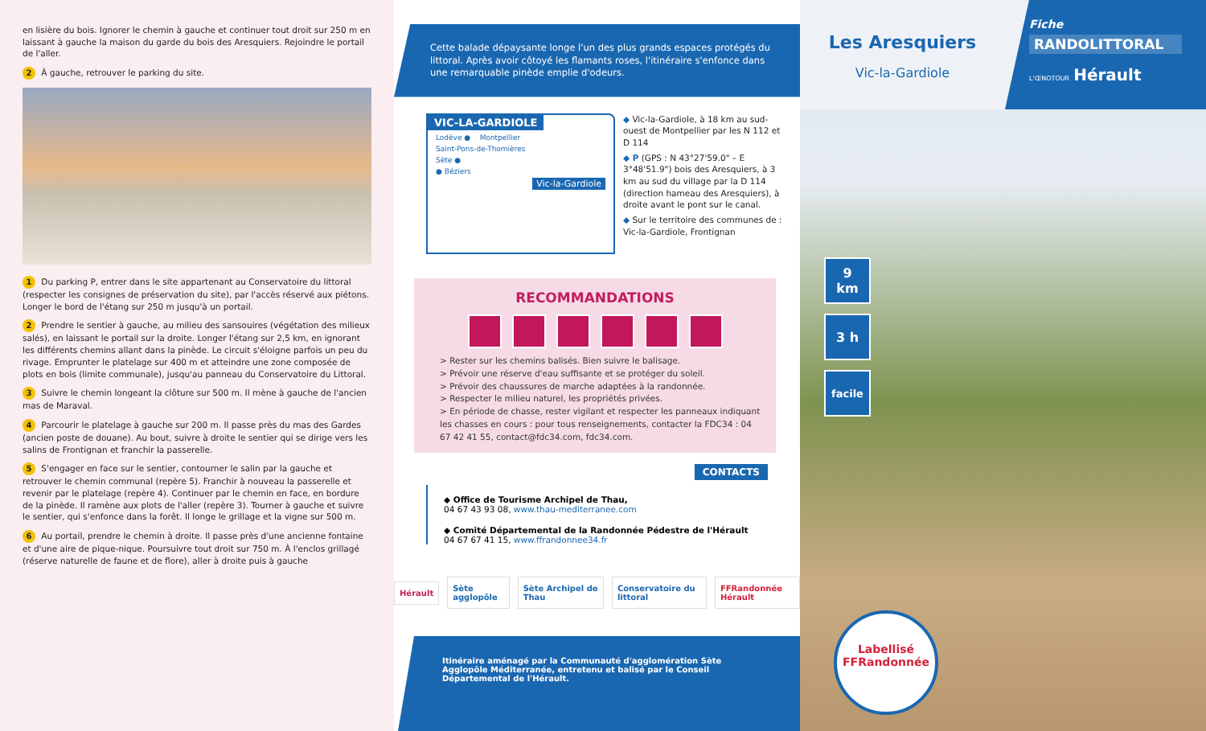en lisière du bois. Ignorer le chemin à gauche et continuer tout droit sur 250 m en laissant à gauche la maison du garde du bois des Aresquiers. Rejoindre le portail de l'aller.
2 À gauche, retrouver le parking du site.
1 Du parking P, entrer dans le site appartenant au Conservatoire du littoral (respecter les consignes de préservation du site), par l'accès réservé aux piétons. Longer le bord de l'étang sur 250 m jusqu'à un portail.
2 Prendre le sentier à gauche, au milieu des sansouires (végétation des milieux salés), en laissant le portail sur la droite. Longer l'étang sur 2,5 km, en ignorant les différents chemins allant dans la pinède. Le circuit s'éloigne parfois un peu du rivage. Emprunter le platelage sur 400 m et atteindre une zone composée de plots en bois (limite communale), jusqu'au panneau du Conservatoire du Littoral.
3 Suivre le chemin longeant la clôture sur 500 m. Il mène à gauche de l'ancien mas de Maraval.
4 Parcourir le platelage à gauche sur 200 m. Il passe près du mas des Gardes (ancien poste de douane). Au bout, suivre à droite le sentier qui se dirige vers les salins de Frontignan et franchir la passerelle.
5 S'engager en face sur le sentier, contourner le salin par la gauche et retrouver le chemin communal (repère 5). Franchir à nouveau la passerelle et revenir par le platelage (repère 4). Continuer par le chemin en face, en bordure de la pinède. Il ramène aux plots de l'aller (repère 3). Tourner à gauche et suivre le sentier, qui s'enfonce dans la forêt. Il longe le grillage et la vigne sur 500 m.
6 Au portail, prendre le chemin à droite. Il passe près d'une ancienne fontaine et d'une aire de pique-nique. Poursuivre tout droit sur 750 m. À l'enclos grillagé (réserve naturelle de faune et de flore), aller à droite puis à gauche
Cette balade dépaysante longe l'un des plus grands espaces protégés du littoral. Après avoir côtoyé les flamants roses, l'itinéraire s'enfonce dans une remarquable pinède emplie d'odeurs.
VIC-LA-GARDIOLE
Lodève ● Montpellier
Saint-Pons-de-Thomières
Sète ●
● Béziers
Vic-la-Gardiole
◆ Vic-la-Gardiole, à 18 km au sud-ouest de Montpellier par les N 112 et D 114
◆ P (GPS : N 43°27'59.0" – E 3°48'51.9") bois des Aresquiers, à 3 km au sud du village par la D 114 (direction hameau des Aresquiers), à droite avant le pont sur le canal.
◆ Sur le territoire des communes de : Vic-la-Gardiole, Frontignan
RECOMMANDATIONS
> Rester sur les chemins balisés. Bien suivre le balisage.
> Prévoir une réserve d'eau suffisante et se protéger du soleil.
> Prévoir des chaussures de marche adaptées à la randonnée.
> Respecter le milieu naturel, les propriétés privées.
> En période de chasse, rester vigilant et respecter les panneaux indiquant les chasses en cours : pour tous renseignements, contacter la FDC34 : 04 67 42 41 55, contact@fdc34.com, fdc34.com.
CONTACTS
◆ Office de Tourisme Archipel de Thau,
04 67 43 93 08, www.thau-mediterranee.com
◆ Comité Départemental de la Randonnée Pédestre de l'Hérault
04 67 67 41 15, www.ffrandonnee34.fr
Hérault Sète agglopôle Sète Archipel de Thau Conservatoire du littoral FFRandonnée Hérault
Itinéraire aménagé par la Communauté d'agglomération Sète Agglopôle Méditerranée, entretenu et balisé par le Conseil Départemental de l'Hérault.
Les Aresquiers
Vic-la-Gardiole
Fiche
RANDOLITTORAL
L'ŒNOTOUR Hérault
9
km
3 h
facile
Labellisé
FFRandonnée